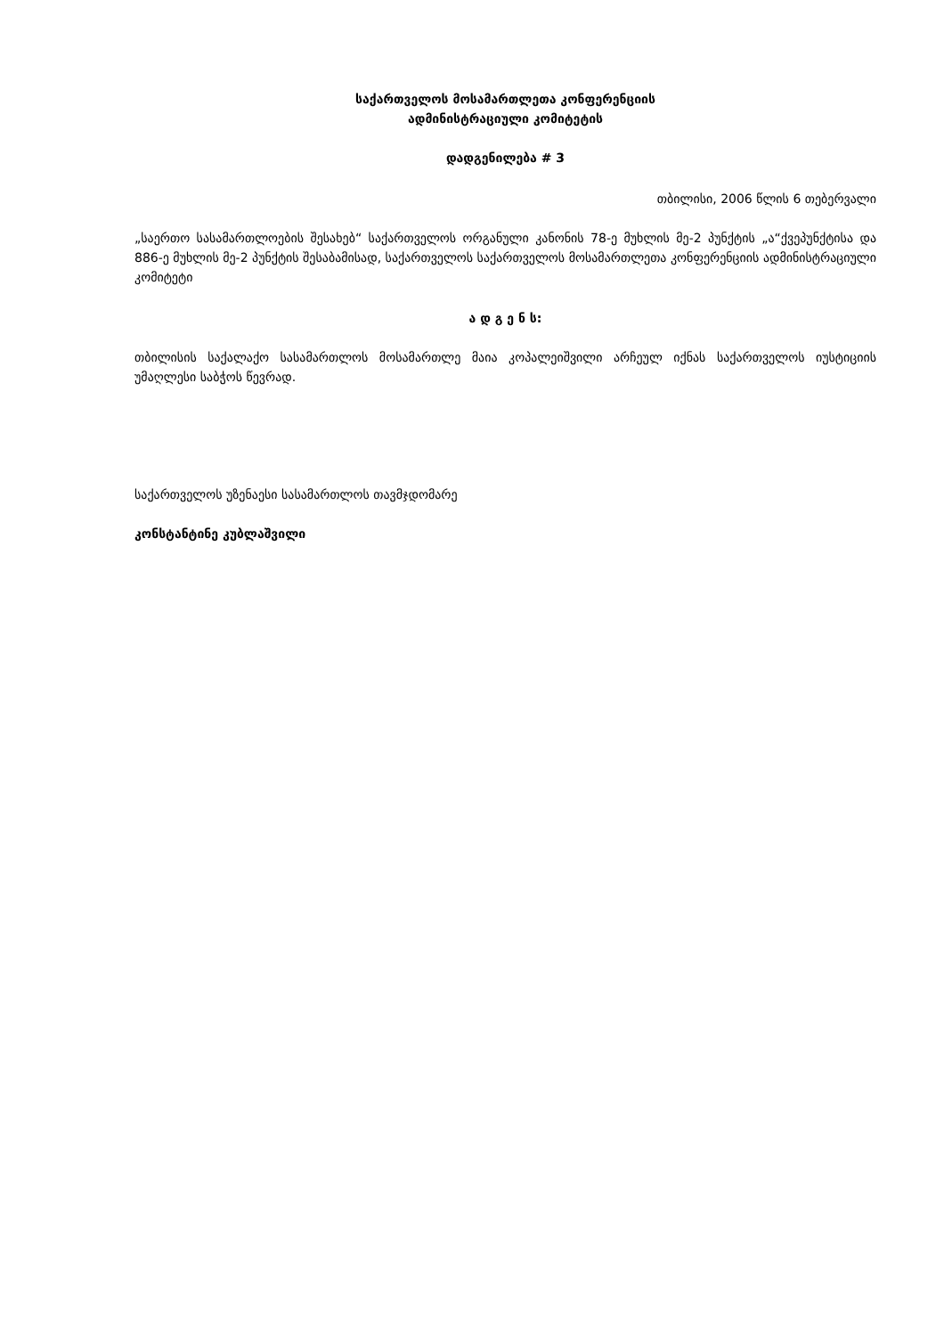საქართველოს მოსამართლეთა კონფერენციის
ადმინისტრაციული კომიტეტის
დადგენილება # 3
თბილისი, 2006 წლის 6 თებერვალი
„საერთო სასამართლოების შესახებ“ საქართველოს ორგანული კანონის 78-ე მუხლის მე-2 პუნქტის „ა“ქვეპუნქტისა და 886-ე მუხლის მე-2 პუნქტის შესაბამისად, საქართველოს საქართველოს მოსამართლეთა კონფერენციის ადმინისტრაციული კომიტეტი
ა დ გ ე ნ ს:
თბილისის საქალაქო სასამართლოს მოსამართლე მაია კოპალეიშვილი არჩეულ იქნას საქართველოს იუსტიციის უმაღლესი საბჭოს წევრად.
საქართველოს უზენაესი სასამართლოს თავმჯდომარე
კონსტანტინე კუბლაშვილი